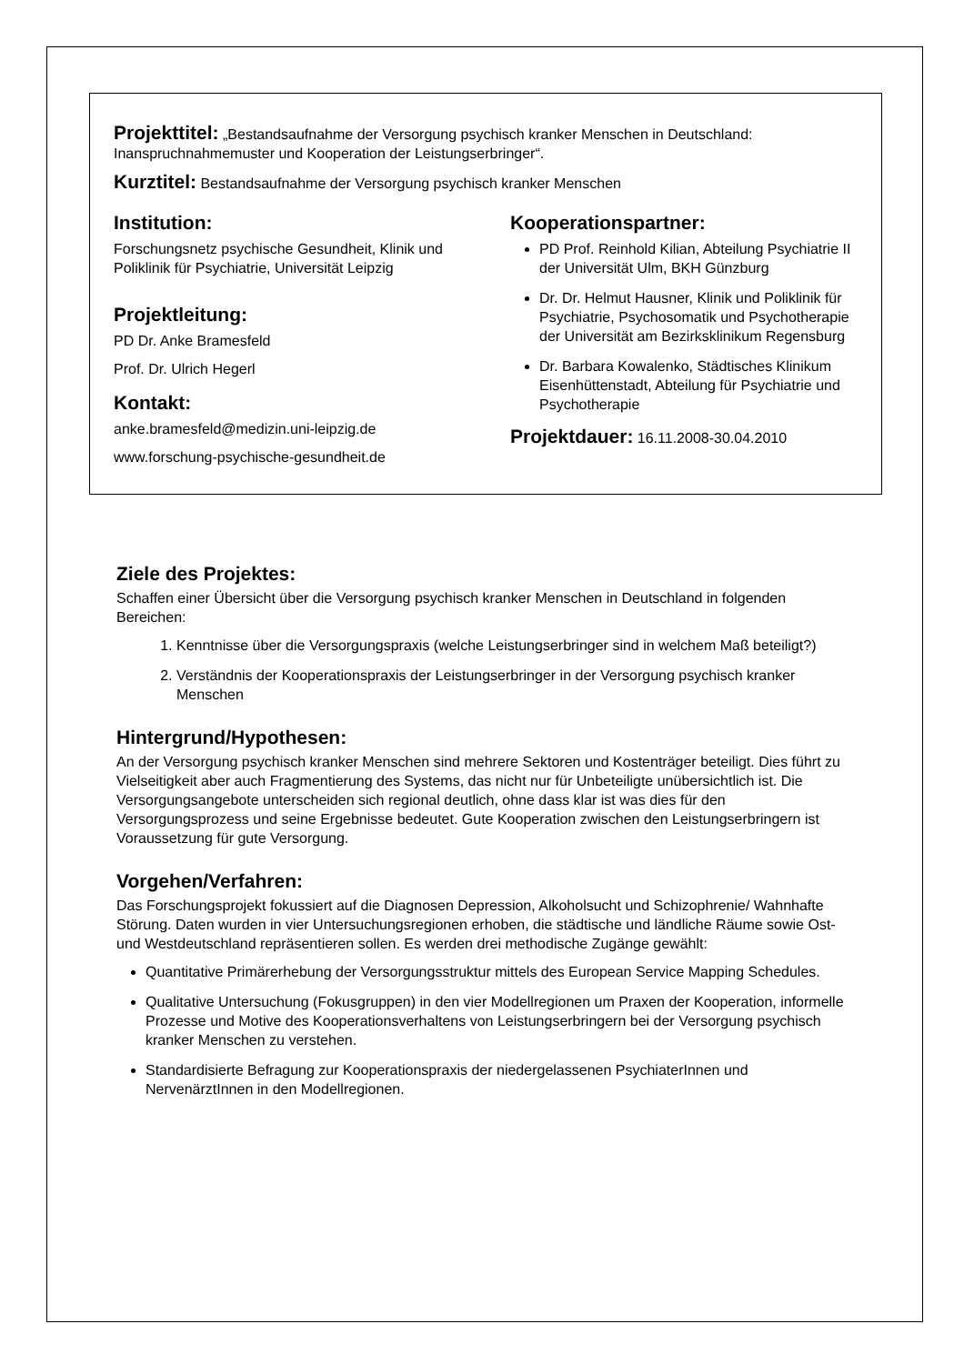Projekttitel: „Bestandsaufnahme der Versorgung psychisch kranker Menschen in Deutschland: Inanspruchnahmemuster und Kooperation der Leistungserbringer“.
Kurztitel: Bestandsaufnahme der Versorgung psychisch kranker Menschen
Institution:
Forschungsnetz psychische Gesundheit, Klinik und Poliklinik für Psychiatrie, Universität Leipzig
Projektleitung:
PD Dr. Anke Bramesfeld
Prof. Dr. Ulrich Hegerl
Kontakt:
anke.bramesfeld@medizin.uni-leipzig.de
www.forschung-psychische-gesundheit.de
Kooperationspartner:
PD Prof. Reinhold Kilian, Abteilung Psychiatrie II der Universität Ulm, BKH Günzburg
Dr. Dr. Helmut Hausner, Klinik und Poliklinik für Psychiatrie, Psychosomatik und Psychotherapie der Universität am Bezirksklinikum Regensburg
Dr. Barbara Kowalenko, Städtisches Klinikum Eisenhüttenstadt, Abteilung für Psychiatrie und Psychotherapie
Projektdauer: 16.11.2008-30.04.2010
Ziele des Projektes:
Schaffen einer Übersicht über die Versorgung psychisch kranker Menschen in Deutschland in folgenden Bereichen:
1. Kenntnisse über die Versorgungspraxis (welche Leistungserbringer sind in welchem Maß beteiligt?)
2. Verständnis der Kooperationspraxis der Leistungserbringer in der Versorgung psychisch kranker Menschen
Hintergrund/Hypothesen:
An der Versorgung psychisch kranker Menschen sind mehrere Sektoren und Kostenträger beteiligt. Dies führt zu Vielseitigkeit aber auch Fragmentierung des Systems, das nicht nur für Unbeteiligte unübersichtlich ist. Die Versorgungsangebote unterscheiden sich regional deutlich, ohne dass klar ist was dies für den Versorgungsprozess und seine Ergebnisse bedeutet. Gute Kooperation zwischen den Leistungserbringern ist Voraussetzung für gute Versorgung.
Vorgehen/Verfahren:
Das Forschungsprojekt fokussiert auf die Diagnosen Depression, Alkoholsucht und Schizophrenie/ Wahnhafte Störung. Daten wurden in vier Untersuchungsregionen erhoben, die städtische und ländliche Räume sowie Ost- und Westdeutschland repräsentieren sollen. Es werden drei methodische Zugänge gewählt:
Quantitative Primärerhebung der Versorgungsstruktur mittels des European Service Mapping Schedules.
Qualitative Untersuchung (Fokusgruppen) in den vier Modellregionen um Praxen der Kooperation, informelle Prozesse und Motive des Kooperationsverhaltens von Leistungserbringern bei der Versorgung psychisch kranker Menschen zu verstehen.
Standardisierte Befragung zur Kooperationspraxis der niedergelassenen PsychiaterInnen und NervenärztInnen in den Modellregionen.